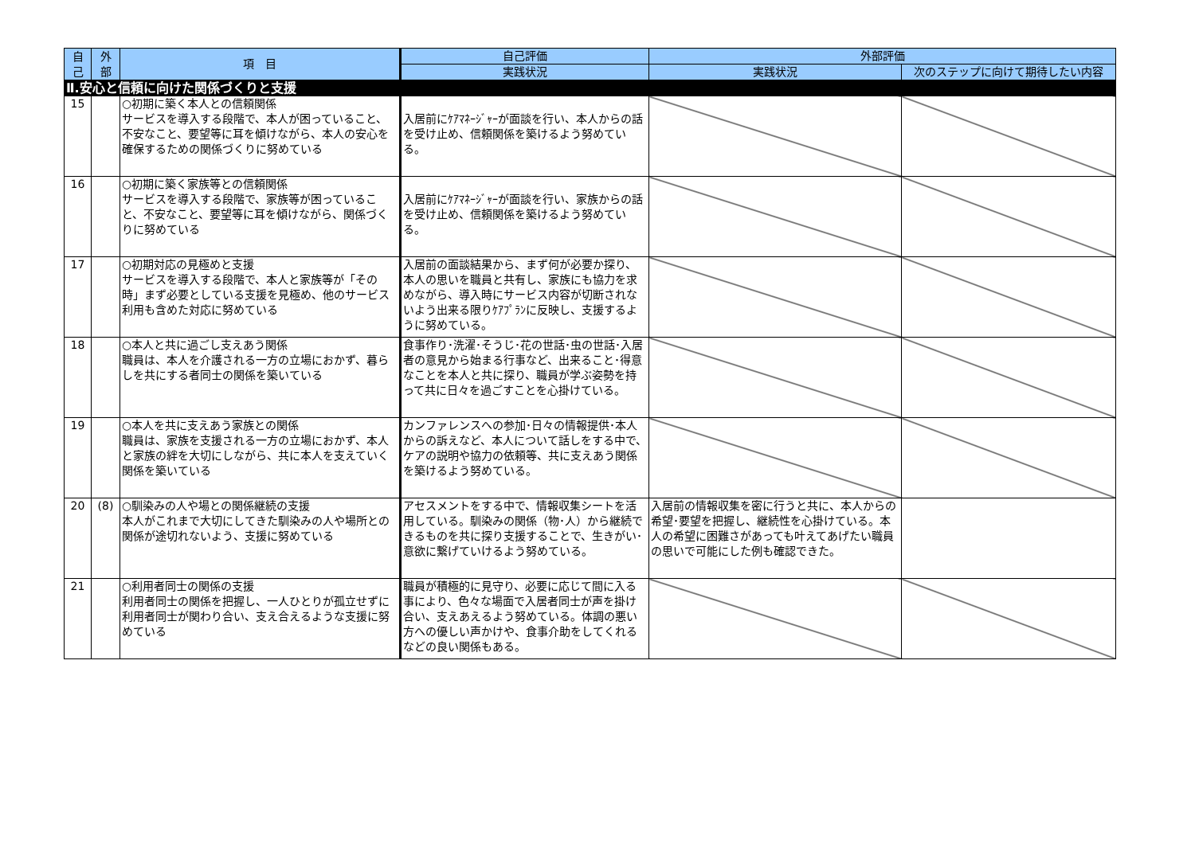| 自 己 | 外 部 | 項 目 | 自己評価 | 外部評価 | |
| --- | --- | --- | --- | --- | --- |
| | | | 実践状況 | 実践状況 | 次のステップに向けて期待したい内容 |
| Ⅱ.安心と信頼に向けた関係づくりと支援 | | | | | |
| 15 | | ○初期に築く本人との信頼関係 サービスを導入する段階で、本人が困っていること、不安なこと、要望等に耳を傾けながら、本人の安心を確保するための関係づくりに努めている | 入居前にｹｱﾏﾈｰｼﾞｬｰが面談を行い、本人からの話を受け止め、信頼関係を築けるよう努めている。 | | |
| 16 | | ○初期に築く家族等との信頼関係 サービスを導入する段階で、家族等が困っていること、不安なこと、要望等に耳を傾けながら、関係づくりに努めている | 入居前にｹｱﾏﾈｰｼﾞｬｰが面談を行い、家族からの話を受け止め、信頼関係を築けるよう努めている。 | | |
| 17 | | ○初期対応の見極めと支援 サービスを導入する段階で、本人と家族等が「その時」まず必要としている支援を見極め、他のサービス利用も含めた対応に努めている | 入居前の面談結果から、まず何が必要か探り、本人の思いを職員と共有し、家族にも協力を求めながら、導入時にサービス内容が切断されないよう出来る限りｹｱﾌﾟﾗﾝに反映し、支援するように努めている。 | | |
| 18 | | ○本人と共に過ごし支えあう関係 職員は、本人を介護される一方の立場におかず、暮らしを共にする者同士の関係を築いている | 食事作り･洗濯･そうじ･花の世話･虫の世話･入居者の意見から始まる行事など、出来ること･得意なことを本人と共に探り、職員が学ぶ姿勢を持って共に日々を過ごすことを心掛けている。 | | |
| 19 | | ○本人を共に支えあう家族との関係 職員は、家族を支援される一方の立場におかず、本人と家族の絆を大切にしながら、共に本人を支えていく関係を築いている | カンファレンスへの参加･日々の情報提供･本人からの訴えなど、本人について話しをする中で、ケアの説明や協力の依頼等、共に支えあう関係を築けるよう努めている。 | | |
| 20 | (8) | ○馴染みの人や場との関係継続の支援 本人がこれまで大切にしてきた馴染みの人や場所との関係が途切れないよう、支援に努めている | アセスメントをする中で、情報収集シートを活用している。馴染みの関係（物･人）から継続できるものを共に探り支援することで、生きがい･意欲に繋げていけるよう努めている。 | 入居前の情報収集を密に行うと共に、本人からの希望･要望を把握し、継続性を心掛けている。本人の希望に困難さがあっても叶えてあげたい職員の思いで可能にした例も確認できた。 | |
| 21 | | ○利用者同士の関係の支援 利用者同士の関係を把握し、一人ひとりが孤立せずに利用者同士が関わり合い、支え合えるような支援に努めている | 職員が積極的に見守り、必要に応じて間に入る事により、色々な場面で入居者同士が声を掛け合い、支えあえるよう努めている。体調の悪い方への優しい声かけや、食事介助をしてくれるなどの良い関係もある。 | | |